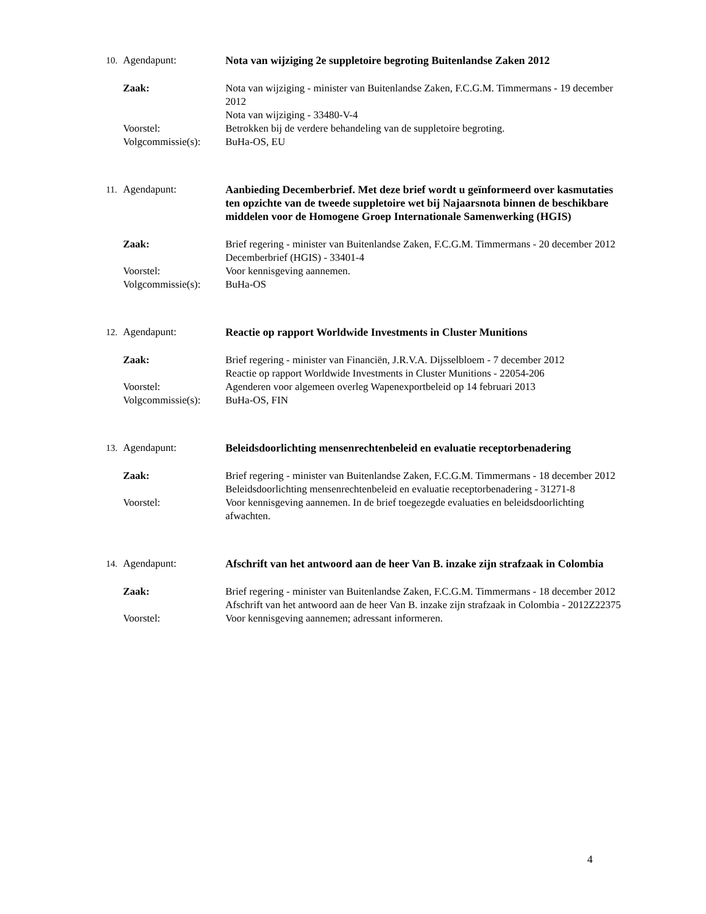10. Agendapunt: Nota van wijziging 2e suppletoire begroting Buitenlandse Zaken 2012
Zaak: Nota van wijziging - minister van Buitenlandse Zaken, F.C.G.M. Timmermans - 19 december 2012
Nota van wijziging - 33480-V-4
Voorstel: Betrokken bij de verdere behandeling van de suppletoire begroting.
Volgcommissie(s): BuHa-OS, EU
11. Agendapunt: Aanbieding Decemberbrief. Met deze brief wordt u geïnformeerd over kasmutaties ten opzichte van de tweede suppletoire wet bij Najaarsnota binnen de beschikbare middelen voor de Homogene Groep Internationale Samenwerking (HGIS)
Zaak: Brief regering - minister van Buitenlandse Zaken, F.C.G.M. Timmermans - 20 december 2012
Decemberbrief (HGIS) - 33401-4
Voorstel: Voor kennisgeving aannemen.
Volgcommissie(s): BuHa-OS
12. Agendapunt: Reactie op rapport Worldwide Investments in Cluster Munitions
Zaak: Brief regering - minister van Financiën, J.R.V.A. Dijsselbloem - 7 december 2012
Reactie op rapport Worldwide Investments in Cluster Munitions - 22054-206
Voorstel: Agenderen voor algemeen overleg Wapenexportbeleid op 14 februari 2013
Volgcommissie(s): BuHa-OS, FIN
13. Agendapunt: Beleidsdoorlichting mensenrechtenbeleid en evaluatie receptorbenadering
Zaak: Brief regering - minister van Buitenlandse Zaken, F.C.G.M. Timmermans - 18 december 2012
Beleidsdoorlichting mensenrechtenbeleid en evaluatie receptorbenadering - 31271-8
Voorstel: Voor kennisgeving aannemen. In de brief toegezegde evaluaties en beleidsdoorlichting afwachten.
14. Agendapunt: Afschrift van het antwoord aan de heer Van B. inzake zijn strafzaak in Colombia
Zaak: Brief regering - minister van Buitenlandse Zaken, F.C.G.M. Timmermans - 18 december 2012
Afschrift van het antwoord aan de heer Van B. inzake zijn strafzaak in Colombia - 2012Z22375
Voorstel: Voor kennisgeving aannemen; adressant informeren.
4